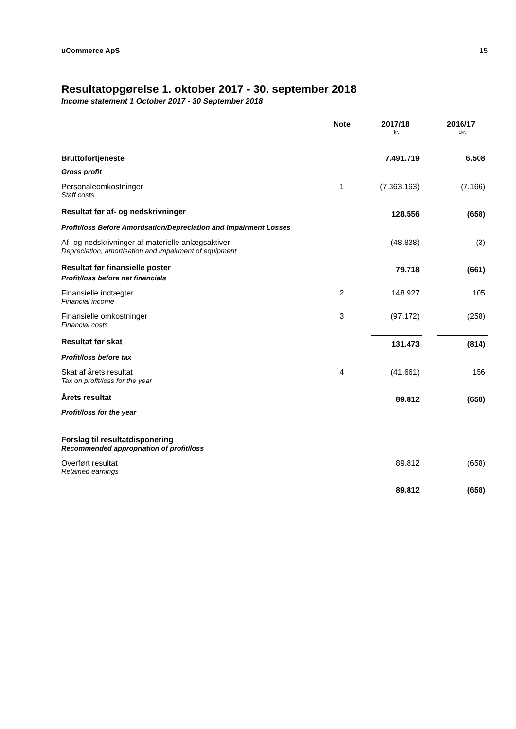uCommerce ApS 15
Resultatopgørelse 1. oktober 2017 - 30. september 2018
Income statement 1 October 2017 - 30 September 2018
| | Note | | 2017/18 | | 2016/17 |
| --- | --- | --- | --- | --- | --- |
| | | | kr. | | t.kr. |
| Bruttofortjeneste | | | 7.491.719 | | 6.508 |
| Gross profit | | | | | |
| Personaleomkostninger | 1 | | (7.363.163) | | (7.166) |
| Staff costs | | | | | |
| Resultat før af- og nedskrivninger | | | 128.556 | | (658) |
| Profit/loss Before Amortisation/Depreciation and Impairment Losses | | | | | |
| Af- og nedskrivninger af materielle anlægsaktiver | | | (48.838) | | (3) |
| Depreciation, amortisation and impairment of equipment | | | | | |
| Resultat før finansielle poster | | | 79.718 | | (661) |
| Profit/loss before net financials | | | | | |
| Finansielle indtægter | 2 | | 148.927 | | 105 |
| Financial income | | | | | |
| Finansielle omkostninger | 3 | | (97.172) | | (258) |
| Financial costs | | | | | |
| Resultat før skat | | | 131.473 | | (814) |
| Profit/loss before tax | | | | | |
| Skat af årets resultat | 4 | | (41.661) | | 156 |
| Tax on profit/loss for the year | | | | | |
| Årets resultat | | | 89.812 | | (658) |
| Profit/loss for the year | | | | | |
| Forslag til resultatdisponering | | | | | |
| Recommended appropriation of profit/loss | | | | | |
| Overført resultat | | | 89.812 | | (658) |
| Retained earnings | | | | | |
| | | | 89.812 | | (658) |